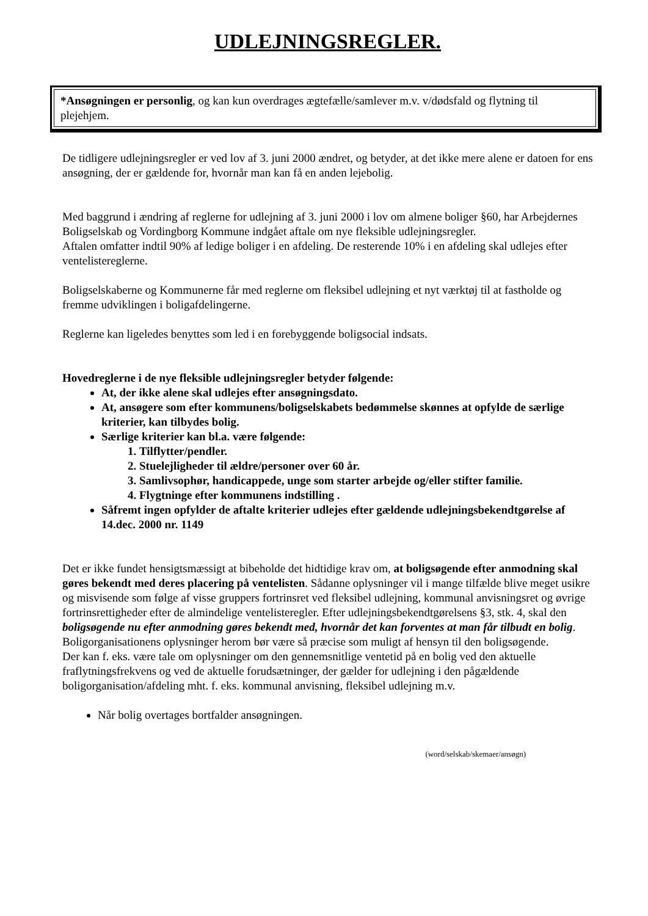UDLEJNINGSREGLER.
*Ansøgningen er personlig, og kan kun overdrages ægtefælle/samlever m.v. v/dødsfald og flytning til plejehjem.
De tidligere udlejningsregler er ved lov af 3. juni 2000 ændret, og betyder, at det ikke mere alene er datoen for ens ansøgning, der er gældende for, hvornår man kan få en anden lejebolig.
Med baggrund i ændring af reglerne for udlejning af 3. juni 2000 i lov om almene boliger §60, har Arbejdernes Boligselskab og Vordingborg Kommune indgået aftale om nye fleksible udlejningsregler.
Aftalen omfatter indtil 90% af ledige boliger i en afdeling. De resterende 10% i en afdeling skal udlejes efter ventelistereglerne.
Boligselskaberne og Kommunerne får med reglerne om fleksibel udlejning et nyt værktøj til at fastholde og fremme udviklingen i boligafdelingerne.
Reglerne kan ligeledes benyttes som led i en forebyggende boligsocial indsats.
Hovedreglerne i de nye fleksible udlejningsregler betyder følgende:
At, der ikke alene skal udlejes efter ansøgningsdato.
At, ansøgere som efter kommunens/boligselskabets bedømmelse skønnes at opfylde de særlige kriterier, kan tilbydes bolig.
Særlige kriterier kan bl.a. være følgende:
1. Tilflytter/pendler.
2. Stuelejligheder til ældre/personer over 60 år.
3. Samlivsophør, handicappede, unge som starter arbejde og/eller stifter familie.
4. Flygtninge efter kommunens indstilling .
Såfremt ingen opfylder de aftalte kriterier udlejes efter gældende udlejningsbekendtgørelse af 14.dec. 2000 nr. 1149
Det er ikke fundet hensigtsmæssigt at bibeholde det hidtidige krav om, at boligsøgende efter anmodning skal gøres bekendt med deres placering på ventelisten. Sådanne oplysninger vil i mange tilfælde blive meget usikre og misvisende som følge af visse gruppers fortrinsret ved fleksibel udlejning, kommunal anvisningsret og øvrige fortrinsrettigheder efter de almindelige ventelisteregler. Efter udlejningsbekendtgørelsens §3, stk. 4, skal den boligsøgende nu efter anmodning gøres bekendt med, hvornår det kan forventes at man får tilbudt en bolig.
Boligorganisationens oplysninger herom bør være så præcise som muligt af hensyn til den boligsøgende.
Der kan f. eks. være tale om oplysninger om den gennemsnitlige ventetid på en bolig ved den aktuelle fraflytningsfrekvens og ved de aktuelle forudsætninger, der gælder for udlejning i den pågældende boligorganisation/afdeling mht. f. eks. kommunal anvisning, fleksibel udlejning m.v.
Når bolig overtages bortfalder ansøgningen.
(word/selskab/skemaer/ansøgn)